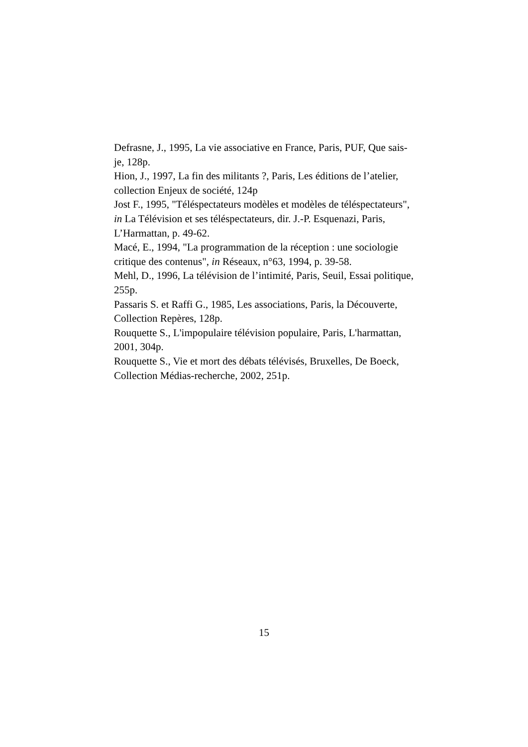Defrasne, J., 1995, La vie associative en France, Paris, PUF, Que sais-je, 128p.
Hion, J., 1997, La fin des militants ?, Paris, Les éditions de l’atelier, collection Enjeux de société, 124p
Jost F., 1995, "Téléspectateurs modèles et modèles de téléspectateurs", in La Télévision et ses téléspectateurs, dir. J.-P. Esquenazi, Paris, L’Harmattan, p. 49-62.
Macé, E., 1994, "La programmation de la réception : une sociologie critique des contenus", in Réseaux, n°63, 1994, p. 39-58.
Mehl, D., 1996, La télévision de l’intimité, Paris, Seuil, Essai politique, 255p.
Passaris S. et Raffi G., 1985, Les associations, Paris, la Découverte, Collection Repères, 128p.
Rouquette S., L'impopulaire télévision populaire, Paris, L'harmattan, 2001, 304p.
Rouquette S., Vie et mort des débats télévisés, Bruxelles, De Boeck, Collection Médias-recherche, 2002, 251p.
15